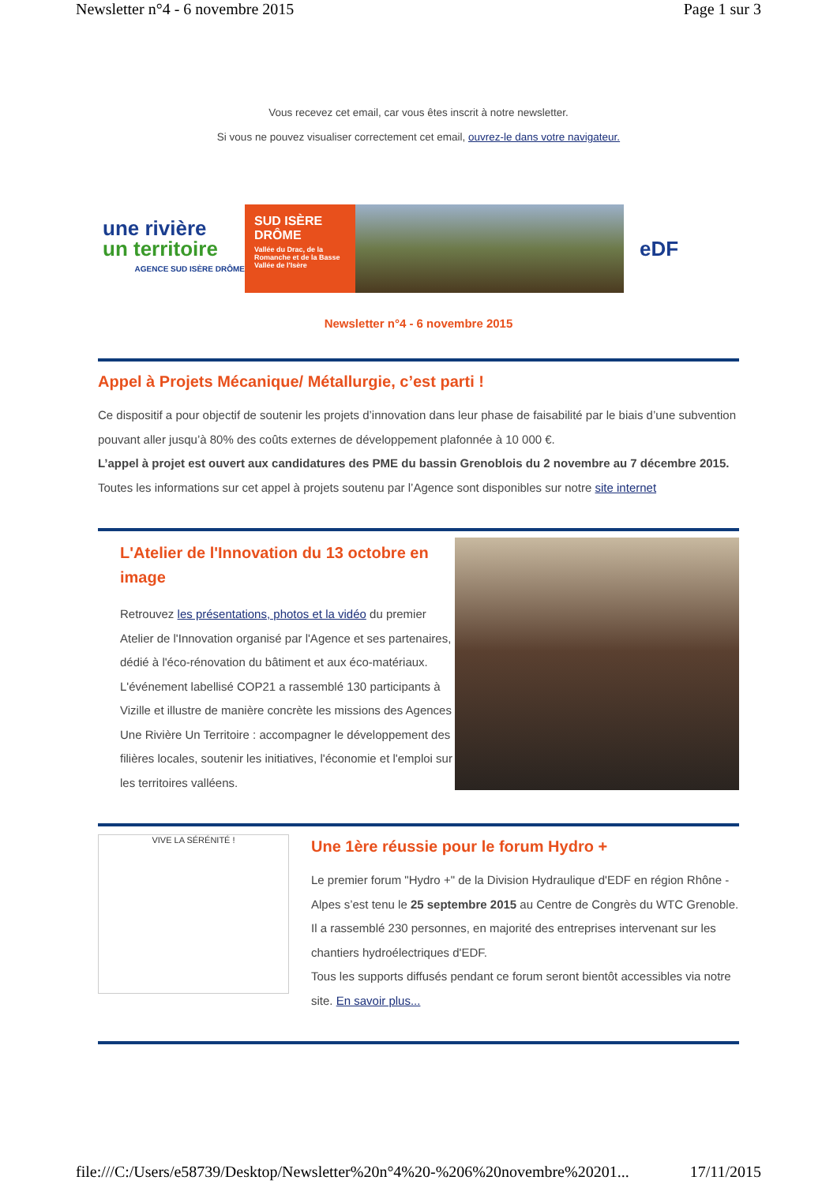Newsletter n°4 - 6 novembre 2015 Page 1 sur 3
Vous recevez cet email, car vous êtes inscrit à notre newsletter.
Si vous ne pouvez visualiser correctement cet email, ouvrez-le dans votre navigateur.
une rivière
un territoire
AGENCE SUD ISÈRE DRÔME
SUD ISÈRE
DRÔME
Vallée du Drac, de la Romanche et de la Basse Vallée de l'Isère
eDF
Newsletter n°4 - 6 novembre 2015
Appel à Projets Mécanique/ Métallurgie, c’est parti !
Ce dispositif a pour objectif de soutenir les projets d’innovation dans leur phase de faisabilité par le biais d’une subvention pouvant aller jusqu’à 80% des coûts externes de développement plafonnée à 10 000 €.
L’appel à projet est ouvert aux candidatures des PME du bassin Grenoblois du 2 novembre au 7 décembre 2015.
Toutes les informations sur cet appel à projets soutenu par l’Agence sont disponibles sur notre site internet
L'Atelier de l'Innovation du 13 octobre en image
Retrouvez les présentations, photos et la vidéo du premier Atelier de l'Innovation organisé par l'Agence et ses partenaires, dédié à l'éco-rénovation du bâtiment et aux éco-matériaux.
L'événement labellisé COP21 a rassemblé 130 participants à Vizille et illustre de manière concrète les missions des Agences Une Rivière Un Territoire : accompagner le développement des filières locales, soutenir les initiatives, l'économie et l'emploi sur les territoires valléens.
VIVE LA SÉRÉNITÉ !
Une 1ère réussie pour le forum Hydro +
Le premier forum "Hydro +" de la Division Hydraulique d'EDF en région Rhône -Alpes s’est tenu le 25 septembre 2015 au Centre de Congrès du WTC Grenoble.
Il a rassemblé 230 personnes, en majorité des entreprises intervenant sur les chantiers hydroélectriques d'EDF.
Tous les supports diffusés pendant ce forum seront bientôt accessibles via notre site. En savoir plus...
file:///C:/Users/e58739/Desktop/Newsletter%20n°4%20-%206%20novembre%20201... 17/11/2015